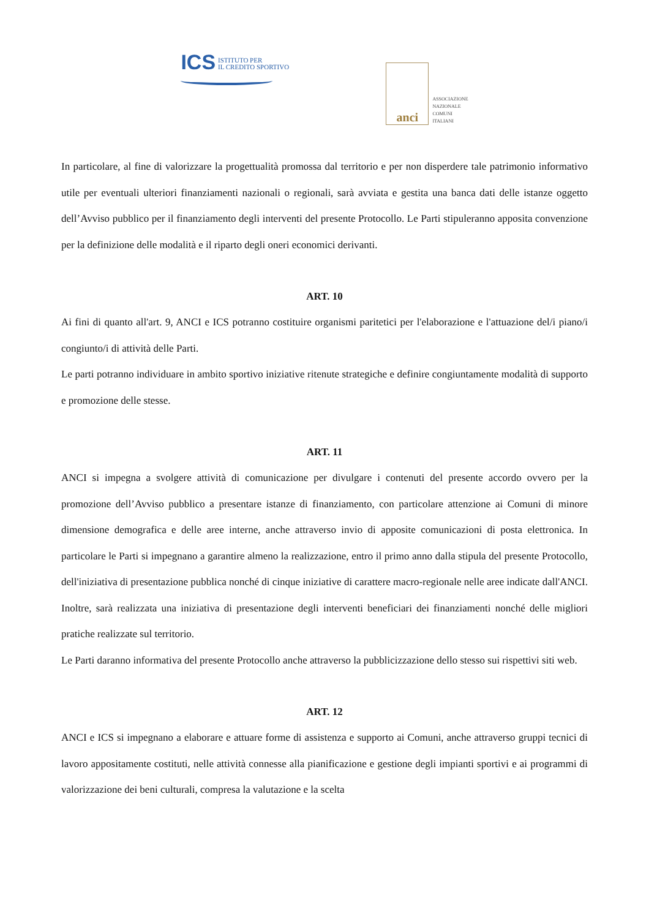ICS
ISTITUTO PER
IL CREDITO SPORTIVO
anci
ASSOCIAZIONE
NAZIONALE
COMUNI
ITALIANI
In particolare, al fine di valorizzare la progettualità promossa dal territorio e per non disperdere tale patrimonio informativo utile per eventuali ulteriori finanziamenti nazionali o regionali, sarà avviata e gestita una banca dati delle istanze oggetto dell’Avviso pubblico per il finanziamento degli interventi del presente Protocollo. Le Parti stipuleranno apposita convenzione per la definizione delle modalità e il riparto degli oneri economici derivanti.
ART. 10
Ai fini di quanto all'art. 9, ANCI e ICS potranno costituire organismi paritetici per l'elaborazione e l'attuazione del/i piano/i congiunto/i di attività delle Parti.
Le parti potranno individuare in ambito sportivo iniziative ritenute strategiche e definire congiuntamente modalità di supporto e promozione delle stesse.
ART. 11
ANCI si impegna a svolgere attività di comunicazione per divulgare i contenuti del presente accordo ovvero per la promozione dell’Avviso pubblico a presentare istanze di finanziamento, con particolare attenzione ai Comuni di minore dimensione demografica e delle aree interne, anche attraverso invio di apposite comunicazioni di posta elettronica. In particolare le Parti si impegnano a garantire almeno la realizzazione, entro il primo anno dalla stipula del presente Protocollo, dell'iniziativa di presentazione pubblica nonché di cinque iniziative di carattere macro-regionale nelle aree indicate dall'ANCI. Inoltre, sarà realizzata una iniziativa di presentazione degli interventi beneficiari dei finanziamenti nonché delle migliori pratiche realizzate sul territorio.
Le Parti daranno informativa del presente Protocollo anche attraverso la pubblicizzazione dello stesso sui rispettivi siti web.
ART. 12
ANCI e ICS si impegnano a elaborare e attuare forme di assistenza e supporto ai Comuni, anche attraverso gruppi tecnici di lavoro appositamente costituti, nelle attività connesse alla pianificazione e gestione degli impianti sportivi e ai programmi di valorizzazione dei beni culturali, compresa la valutazione e la scelta